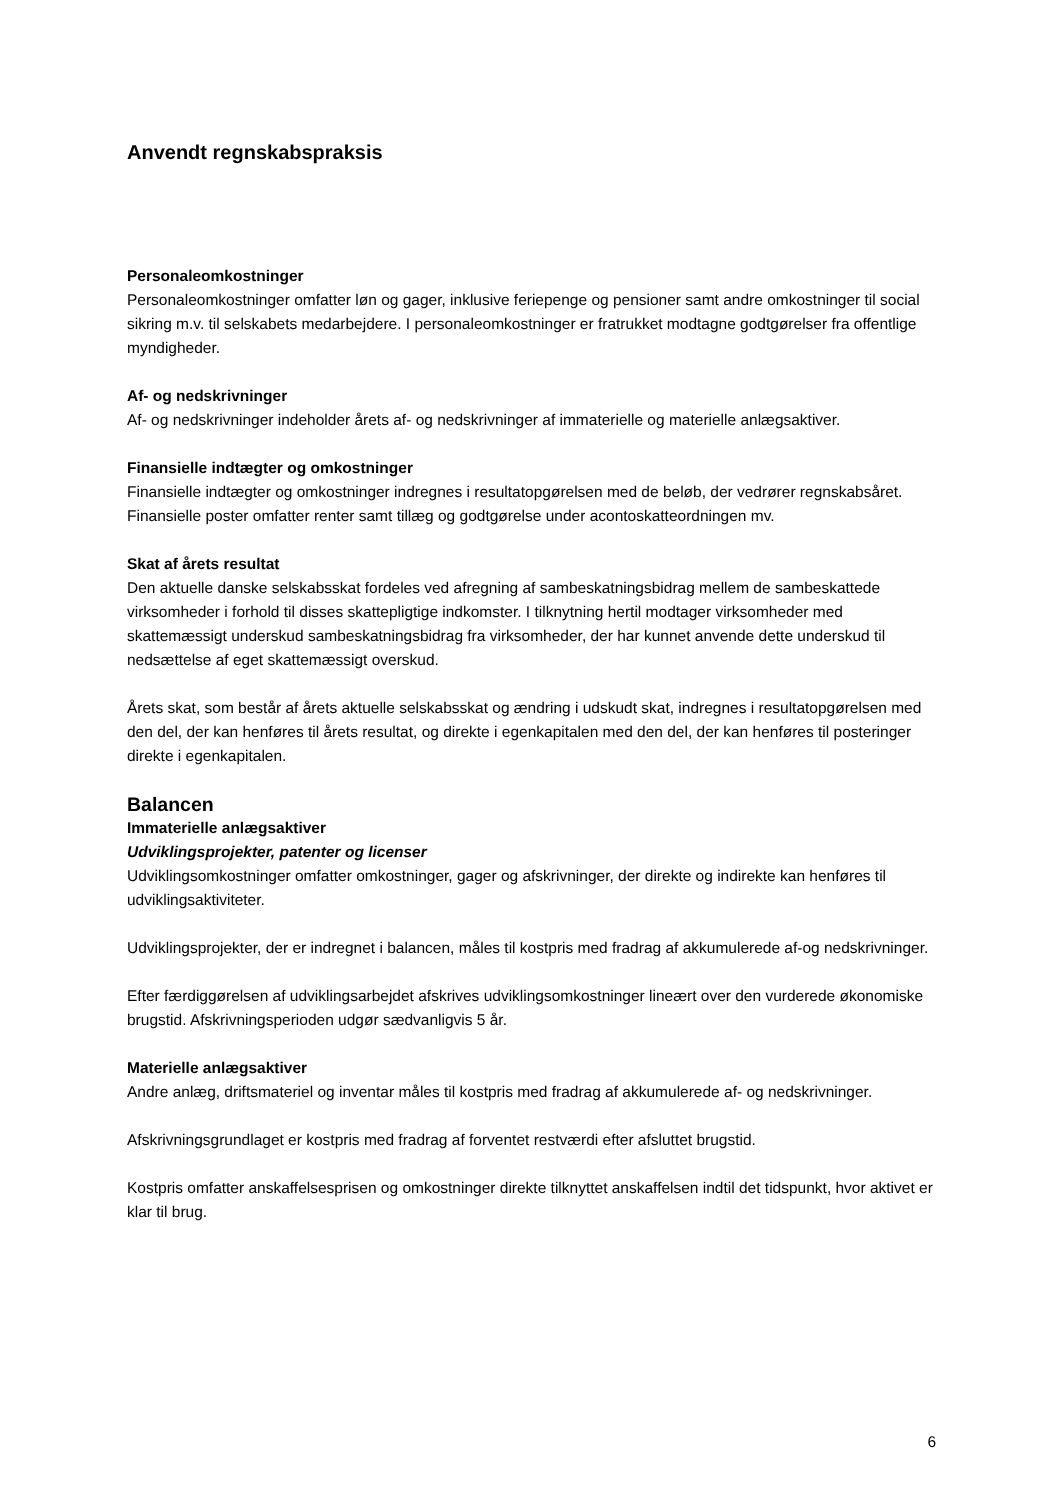Anvendt regnskabspraksis
Personaleomkostninger
Personaleomkostninger omfatter løn og gager, inklusive feriepenge og pensioner samt andre omkostninger til social sikring m.v. til selskabets medarbejdere. I personaleomkostninger er fratrukket modtagne godtgørelser fra offentlige myndigheder.
Af- og nedskrivninger
Af- og nedskrivninger indeholder årets af- og nedskrivninger af immaterielle og materielle anlægsaktiver.
Finansielle indtægter og omkostninger
Finansielle indtægter og omkostninger indregnes i resultatopgørelsen med de beløb, der vedrører regnskabsåret. Finansielle poster omfatter renter samt tillæg og godtgørelse under acontoskatteordningen mv.
Skat af årets resultat
Den aktuelle danske selskabsskat fordeles ved afregning af sambeskatningsbidrag mellem de sambeskattede virksomheder i forhold til disses skattepligtige indkomster. I tilknytning hertil modtager virksomheder med skattemæssigt underskud sambeskatningsbidrag fra virksomheder, der har kunnet anvende dette underskud til nedsættelse af eget skattemæssigt overskud.
Årets skat, som består af årets aktuelle selskabsskat og ændring i udskudt skat, indregnes i resultatopgørelsen med den del, der kan henføres til årets resultat, og direkte i egenkapitalen med den del, der kan henføres til posteringer direkte i egenkapitalen.
Balancen
Immaterielle anlægsaktiver
Udviklingsprojekter, patenter og licenser
Udviklingsomkostninger omfatter omkostninger, gager og afskrivninger, der direkte og indirekte kan henføres til udviklingsaktiviteter.
Udviklingsprojekter, der er indregnet i balancen, måles til kostpris med fradrag af akkumulerede af-og nedskrivninger.
Efter færdiggørelsen af udviklingsarbejdet afskrives udviklingsomkostninger lineært over den vurderede økonomiske brugstid. Afskrivningsperioden udgør sædvanligvis 5 år.
Materielle anlægsaktiver
Andre anlæg, driftsmateriel og inventar måles til kostpris med fradrag af akkumulerede af- og nedskrivninger.
Afskrivningsgrundlaget er kostpris med fradrag af forventet restværdi efter afsluttet brugstid.
Kostpris omfatter anskaffelsesprisen og omkostninger direkte tilknyttet anskaffelsen indtil det tidspunkt, hvor aktivet er klar til brug.
6